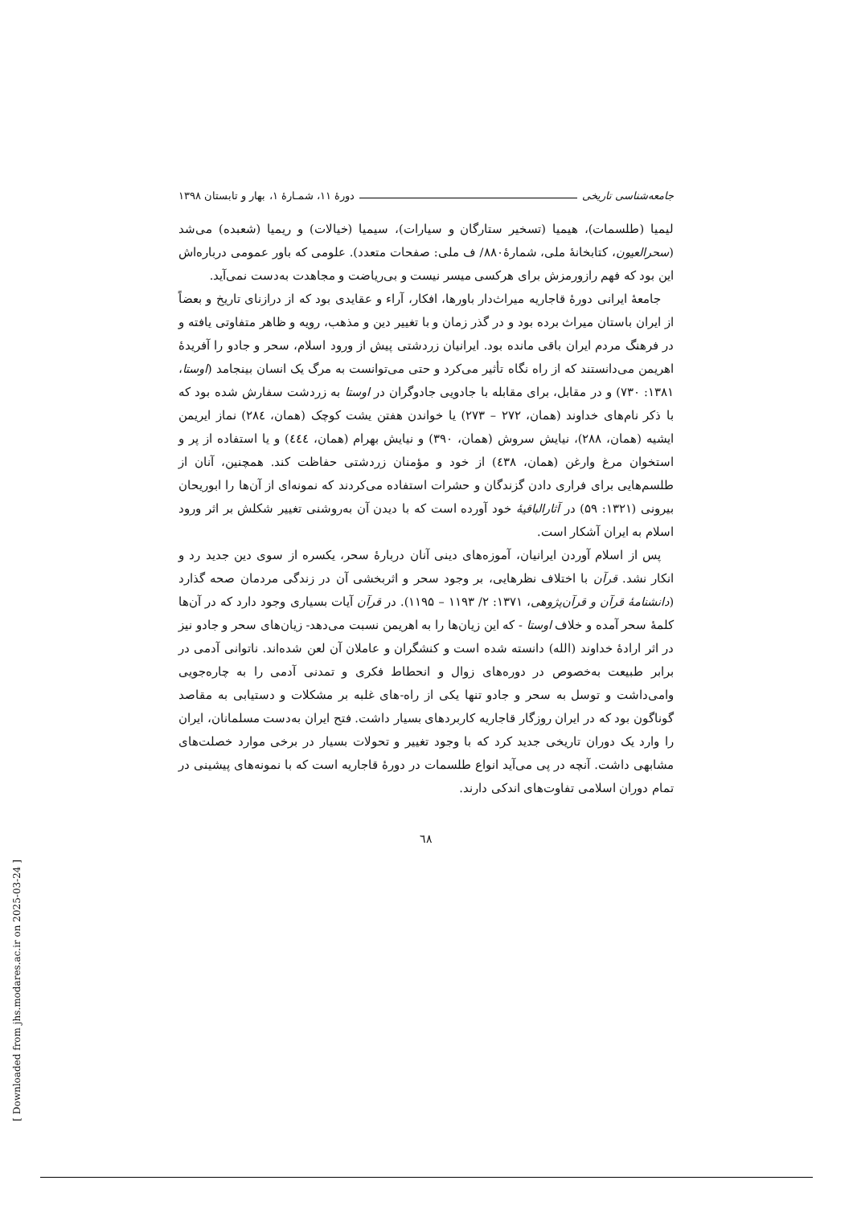جامعه‌شناسی تاریخی دورهٔ ۱۱، شمـارهٔ ۱، بهار و تابستان ۱۳۹۸
لیمیا (طلسمات)، هیمیا (تسخیر ستارگان و سیارات)، سیمیا (خیالات) و ریمیا (شعبده) می‌شد (سحرالعیون، کتابخانهٔ ملی، شمارهٔ۸۸۰/ ف ملی: صفحات متعدد). علومی که باور عمومی درباره‌اش این بود که فهم رازورمزش برای هرکسی میسر نیست و بی‌ریاضت و مجاهدت به‌دست نمی‌آید.
جامعهٔ ایرانی دورهٔ قاجاریه میراث‌دار باورها، افکار، آراء و عقایدی بود که از درازنای تاریخ و بعضاً از ایران باستان میراث برده بود و در گذر زمان و با تغییر دین و مذهب، رویه و ظاهر متفاوتی یافته و در فرهنگ مردم ایران باقی مانده بود. ایرانیان زردشتی پیش از ورود اسلام، سحر و جادو را آفریدهٔ اهریمن می‌دانستند که از راه نگاه تأثیر می‌کرد و حتی می‌توانست به مرگ یک انسان بینجامد (اوستا، ۱۳۸۱: ۷۳۰) و در مقابل، برای مقابله با جادویی جادوگران در اوستا به زردشت سفارش شده بود که با ذکر نام‌های خداوند (همان، ۲۷۲ – ۲۷۳) یا خواندن هفتن یشت کوچک (همان، ۲۸٤) نماز ایریمن ایشیه (همان، ۲۸۸)، نیایش سروش (همان، ۳۹۰) و نیایش بهرام (همان، ٤٤٤) و یا استفاده از پر و استخوان مرغ وارغن (همان، ٤۳۸) از خود و مؤمنان زردشتی حفاظت کند. همچنین، آنان از طلسم‌هایی برای فراری دادن گزندگان و حشرات استفاده می‌کردند که نمونه‌ای از آن‌ها را ابوریحان بیرونی (۱۳۲۱: ۵۹) در آثارالباقیهٔ خود آورده است که با دیدن آن به‌روشنی تغییر شکلش بر اثر ورود اسلام به ایران آشکار است.
پس از اسلام آوردن ایرانیان، آموزه‌های دینی آنان دربارهٔ سحر، یکسره از سوی دین جدید رد و انکار نشد. قرآن با اختلاف نظرهایی، بر وجود سحر و اثربخشی آن در زندگی مردمان صحه گذارد (دانشنامهٔ قرآن و قرآن‌پژوهی، ۱۳۷۱: ۲/ ۱۱۹۳ – ۱۱۹۵). در قرآن آیات بسیاری وجود دارد که در آن‌ها کلمهٔ سحر آمده و خلاف اوستا - که این زیان‌ها را به اهریمن نسبت می‌دهد- زیان‌های سحر و جادو نیز در اثر ارادهٔ خداوند (الله) دانسته شده است و کنشگران و عاملان آن لعن شده‌اند. ناتوانی آدمی در برابر طبیعت به‌خصوص در دوره‌های زوال و انحطاط فکری و تمدنی آدمی را به چاره‌جویی وامی‌داشت و توسل به سحر و جادو تنها یکی از راه-های غلبه بر مشکلات و دستیابی به مقاصد گوناگون بود که در ایران روزگار قاجاریه کاربردهای بسیار داشت. فتح ایران به‌دست مسلمانان، ایران را وارد یک دوران تاریخی جدید کرد که با وجود تغییر و تحولات بسیار در برخی موارد خصلت‌های مشابهی داشت. آنچه در پی می‌آید انواع طلسمات در دورهٔ قاجاریه است که با نمونه‌های پیشینی در تمام دوران اسلامی تفاوت‌های اندکی دارند.
٦٨
[ Downloaded from jhs.modares.ac.ir on 2025-03-24 ]